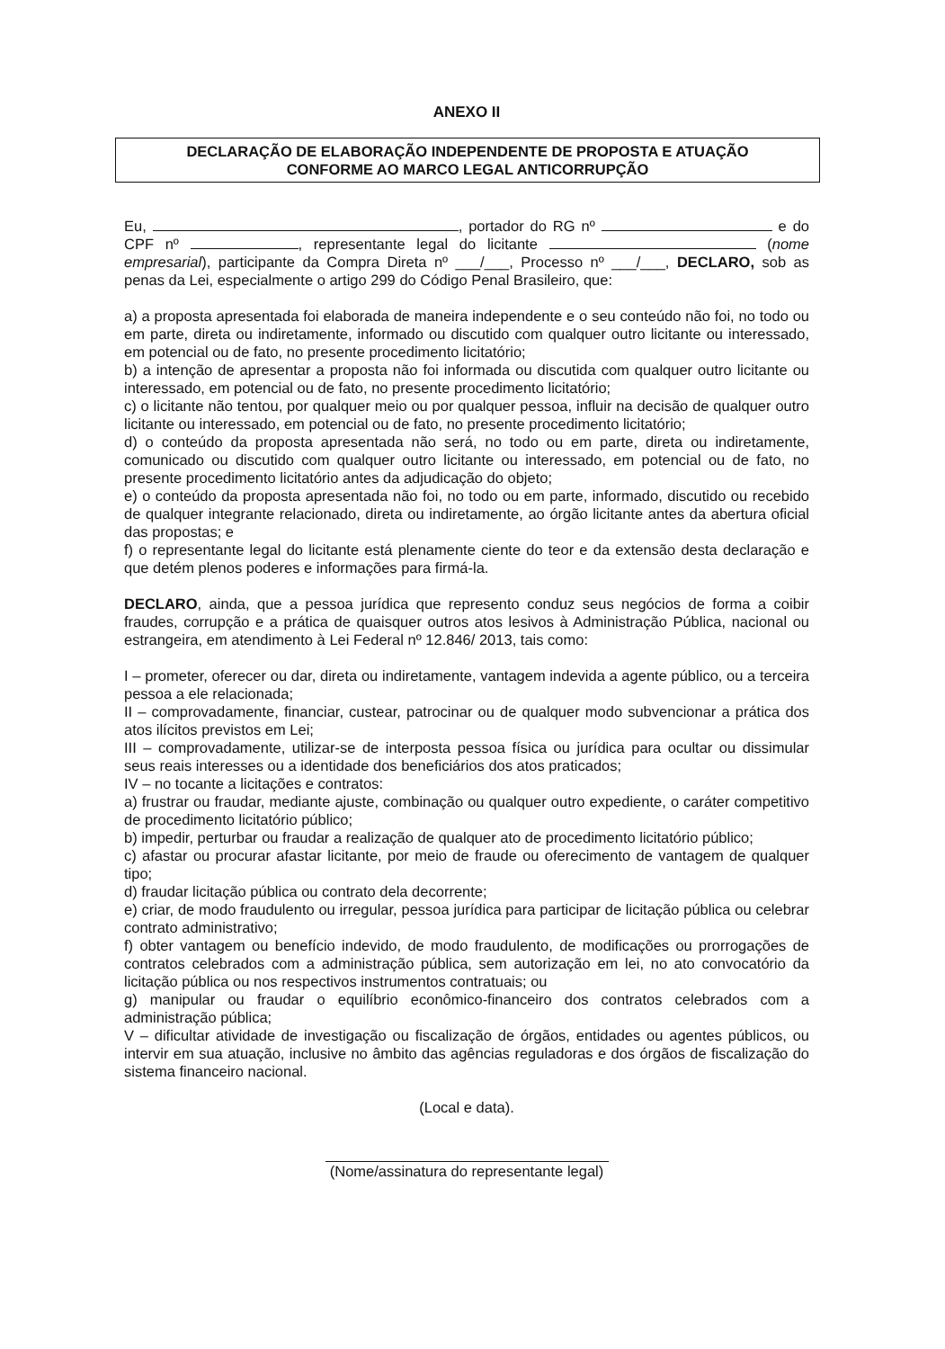ANEXO II
DECLARAÇÃO DE ELABORAÇÃO INDEPENDENTE DE PROPOSTA E ATUAÇÃO
CONFORME AO MARCO LEGAL ANTICORRUPÇÃO
Eu, , portador do RG nº e do CPF nº , representante legal do licitante (nome empresarial), participante da Compra Direta nº ___/___, Processo nº ___/___, DECLARO, sob as penas da Lei, especialmente o artigo 299 do Código Penal Brasileiro, que:
a) a proposta apresentada foi elaborada de maneira independente e o seu conteúdo não foi, no todo ou em parte, direta ou indiretamente, informado ou discutido com qualquer outro licitante ou interessado, em potencial ou de fato, no presente procedimento licitatório;
b) a intenção de apresentar a proposta não foi informada ou discutida com qualquer outro licitante ou interessado, em potencial ou de fato, no presente procedimento licitatório;
c) o licitante não tentou, por qualquer meio ou por qualquer pessoa, influir na decisão de qualquer outro licitante ou interessado, em potencial ou de fato, no presente procedimento licitatório;
d) o conteúdo da proposta apresentada não será, no todo ou em parte, direta ou indiretamente, comunicado ou discutido com qualquer outro licitante ou interessado, em potencial ou de fato, no presente procedimento licitatório antes da adjudicação do objeto;
e) o conteúdo da proposta apresentada não foi, no todo ou em parte, informado, discutido ou recebido de qualquer integrante relacionado, direta ou indiretamente, ao órgão licitante antes da abertura oficial das propostas; e
f) o representante legal do licitante está plenamente ciente do teor e da extensão desta declaração e que detém plenos poderes e informações para firmá-la.
DECLARO, ainda, que a pessoa jurídica que represento conduz seus negócios de forma a coibir fraudes, corrupção e a prática de quaisquer outros atos lesivos à Administração Pública, nacional ou estrangeira, em atendimento à Lei Federal nº 12.846/ 2013, tais como:
I – prometer, oferecer ou dar, direta ou indiretamente, vantagem indevida a agente público, ou a terceira pessoa a ele relacionada;
II – comprovadamente, financiar, custear, patrocinar ou de qualquer modo subvencionar a prática dos atos ilícitos previstos em Lei;
III – comprovadamente, utilizar-se de interposta pessoa física ou jurídica para ocultar ou dissimular seus reais interesses ou a identidade dos beneficiários dos atos praticados;
IV – no tocante a licitações e contratos:
a) frustrar ou fraudar, mediante ajuste, combinação ou qualquer outro expediente, o caráter competitivo de procedimento licitatório público;
b) impedir, perturbar ou fraudar a realização de qualquer ato de procedimento licitatório público;
c) afastar ou procurar afastar licitante, por meio de fraude ou oferecimento de vantagem de qualquer tipo;
d) fraudar licitação pública ou contrato dela decorrente;
e) criar, de modo fraudulento ou irregular, pessoa jurídica para participar de licitação pública ou celebrar contrato administrativo;
f) obter vantagem ou benefício indevido, de modo fraudulento, de modificações ou prorrogações de contratos celebrados com a administração pública, sem autorização em lei, no ato convocatório da licitação pública ou nos respectivos instrumentos contratuais; ou
g) manipular ou fraudar o equilíbrio econômico-financeiro dos contratos celebrados com a administração pública;
V – dificultar atividade de investigação ou fiscalização de órgãos, entidades ou agentes públicos, ou intervir em sua atuação, inclusive no âmbito das agências reguladoras e dos órgãos de fiscalização do sistema financeiro nacional.
(Local e data).
(Nome/assinatura do representante legal)